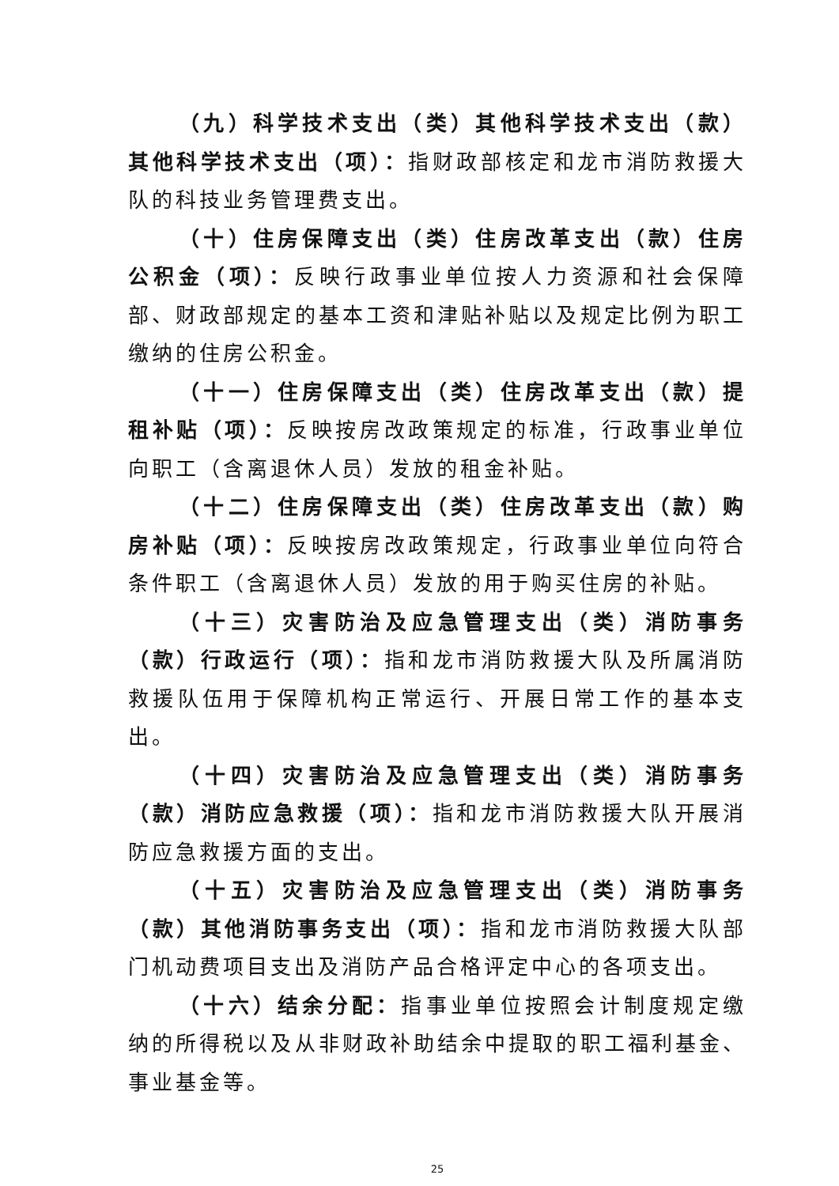（九）科学技术支出（类）其他科学技术支出（款）其他科学技术支出（项）：指财政部核定和龙市消防救援大队的科技业务管理费支出。
（十）住房保障支出（类）住房改革支出（款）住房公积金（项）：反映行政事业单位按人力资源和社会保障部、财政部规定的基本工资和津贴补贴以及规定比例为职工缴纳的住房公积金。
（十一）住房保障支出（类）住房改革支出（款）提租补贴（项）：反映按房改政策规定的标准，行政事业单位向职工（含离退休人员）发放的租金补贴。
（十二）住房保障支出（类）住房改革支出（款）购房补贴（项）：反映按房改政策规定，行政事业单位向符合条件职工（含离退休人员）发放的用于购买住房的补贴。
（十三）灾害防治及应急管理支出（类）消防事务（款）行政运行（项）：指和龙市消防救援大队及所属消防救援队伍用于保障机构正常运行、开展日常工作的基本支出。
（十四）灾害防治及应急管理支出（类）消防事务（款）消防应急救援（项）：指和龙市消防救援大队开展消防应急救援方面的支出。
（十五）灾害防治及应急管理支出（类）消防事务（款）其他消防事务支出（项）：指和龙市消防救援大队部门机动费项目支出及消防产品合格评定中心的各项支出。
（十六）结余分配：指事业单位按照会计制度规定缴纳的所得税以及从非财政补助结余中提取的职工福利基金、事业基金等。
25